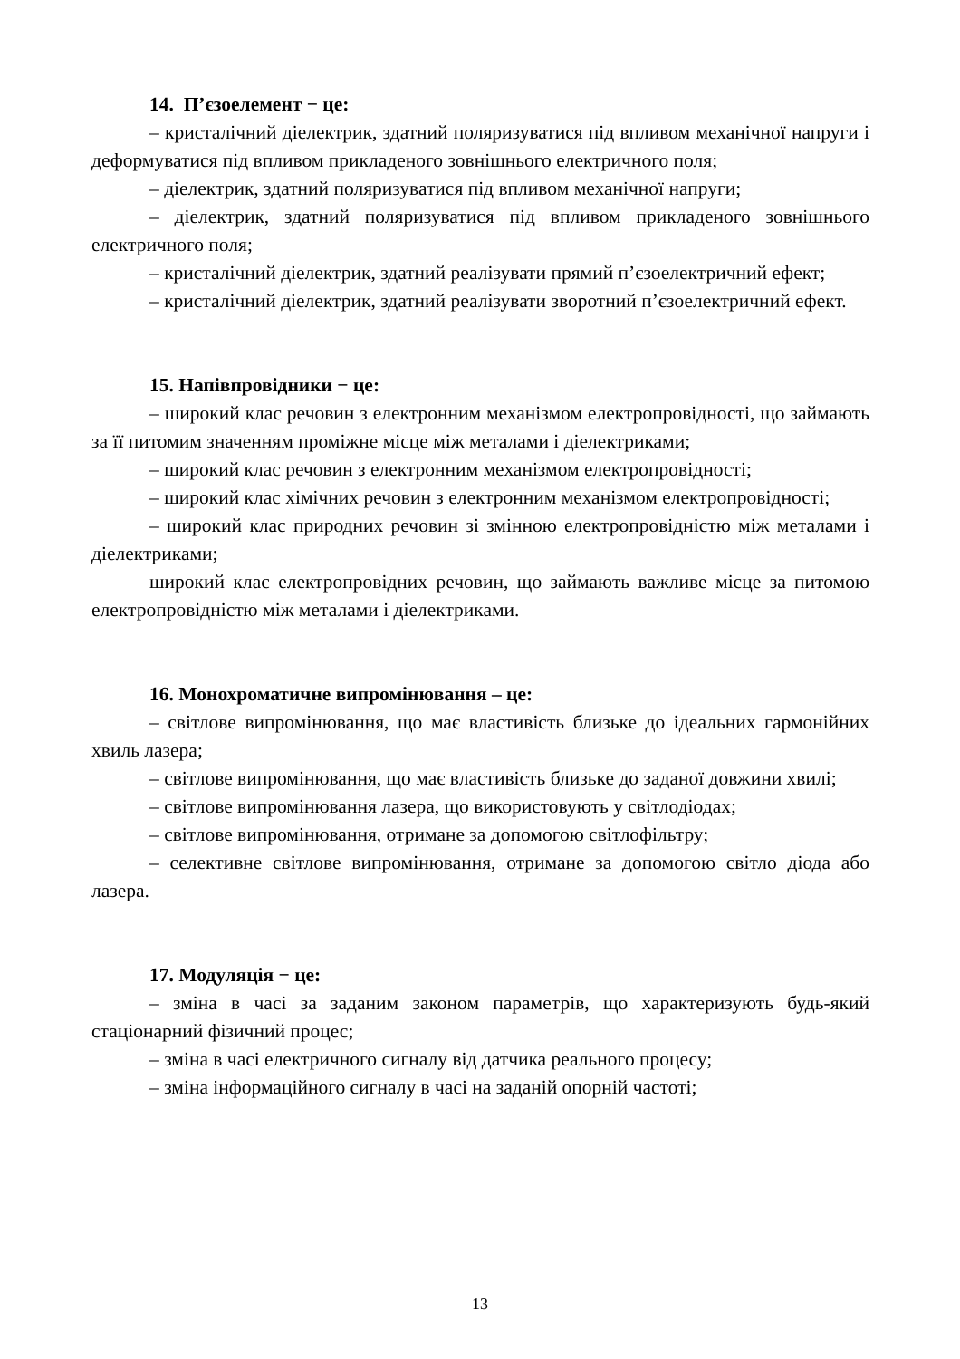14. П’єзоелемент − це:
– кристалічний діелектрик, здатний поляризуватися під впливом механічної напруги і деформуватися під впливом прикладеного зовнішнього електричного поля;
– діелектрик, здатний поляризуватися під впливом механічної напруги;
– діелектрик, здатний поляризуватися під впливом прикладеного зовнішнього електричного поля;
– кристалічний діелектрик, здатний реалізувати прямий п’єзоелектричний ефект;
– кристалічний діелектрик, здатний реалізувати зворотний п’єзоелектричний ефект.
15. Напівпровідники − це:
– широкий клас речовин з електронним механізмом електропровідності, що займають за її питомим значенням проміжне місце між металами і діелектриками;
– широкий клас речовин з електронним механізмом електропровідності;
– широкий клас хімічних речовин з електронним механізмом електропровідності;
– широкий клас природних речовин зі змінною електропровідністю між металами і діелектриками;
широкий клас електропровідних речовин, що займають важливе місце за питомою електропровідністю між металами і діелектриками.
16. Монохроматичне випромінювання – це:
– світлове випромінювання, що має властивість близьке до ідеальних гармонійних хвиль лазера;
– світлове випромінювання, що має властивість близьке до заданої довжини хвилі;
– світлове випромінювання лазера, що використовують у світлодіодах;
– світлове випромінювання, отримане за допомогою світлофільтру;
– селективне світлове випромінювання, отримане за допомогою світло діода або лазера.
17. Модуляція − це:
– зміна в часі за заданим законом параметрів, що характеризують будь-який стаціонарний фізичний процес;
– зміна в часі електричного сигналу від датчика реального процесу;
– зміна інформаційного сигналу в часі на заданій опорній частоті;
13